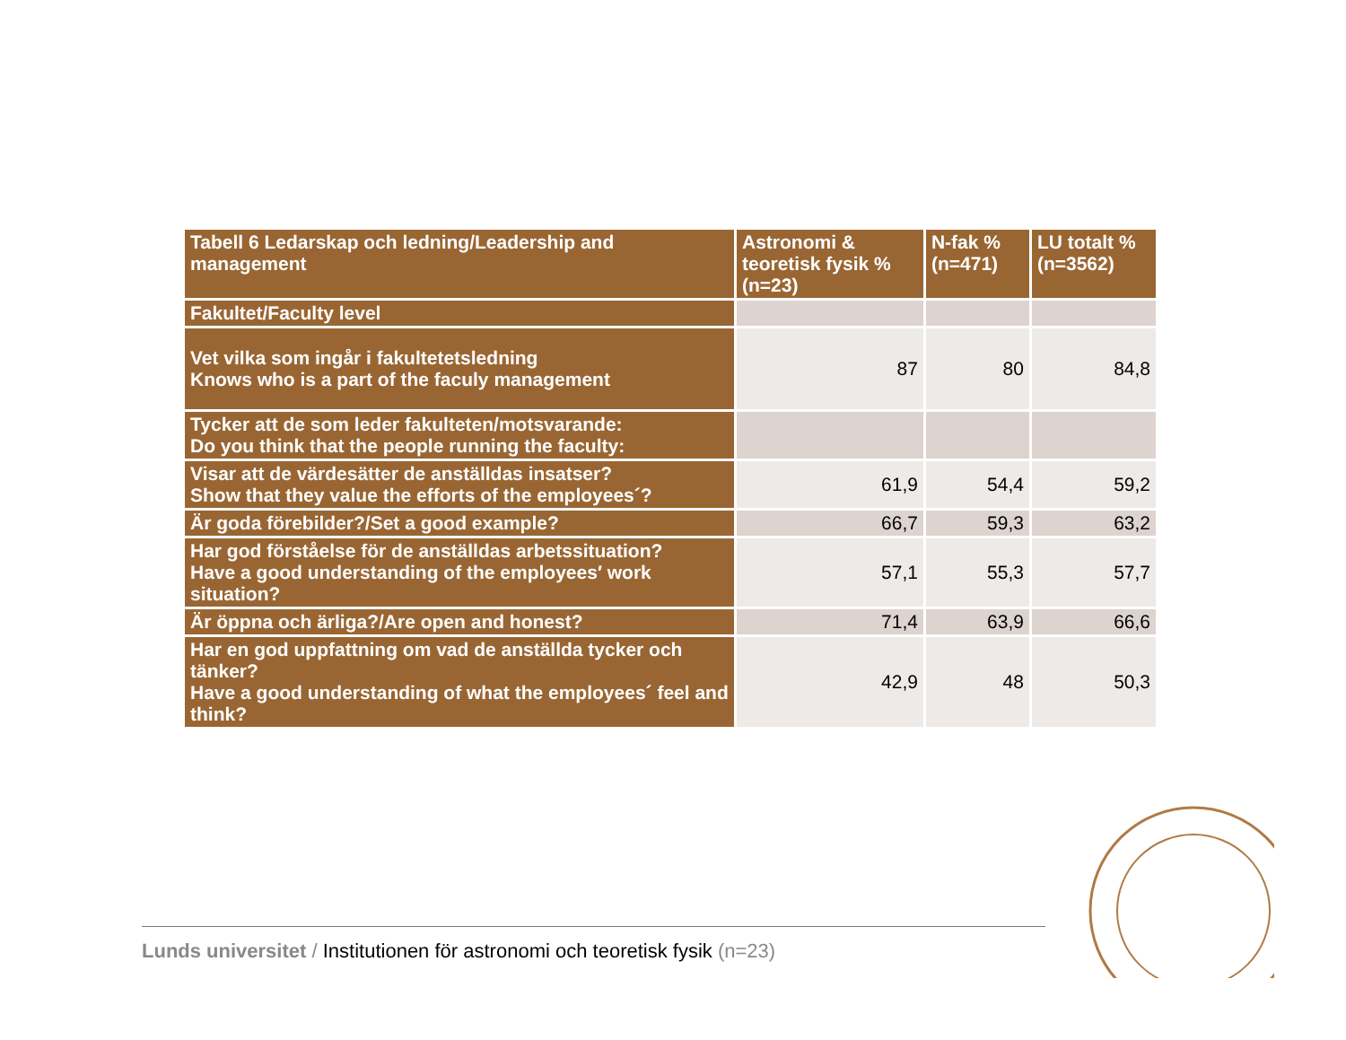| Tabell 6 Ledarskap och ledning/Leadership and management | Astronomi & teoretisk fysik % (n=23) | N-fak % (n=471) | LU totalt % (n=3562) |
| --- | --- | --- | --- |
| Fakultet/Faculty level | | | |
| Vet vilka som ingår i fakultetetsledning Knows who is a part of the faculy management | 87 | 80 | 84,8 |
| Tycker att de som leder fakulteten/motsvarande: Do you think that the people running the faculty: | | | |
| Visar att de värdesätter de anställdas insatser? Show that they value the efforts of the employees´? | 61,9 | 54,4 | 59,2 |
| Är goda förebilder?/Set a good example? | 66,7 | 59,3 | 63,2 |
| Har god förståelse för de anställdas arbetssituation? Have a good understanding of the employees′ work situation? | 57,1 | 55,3 | 57,7 |
| Är öppna och ärliga?/Are open and honest? | 71,4 | 63,9 | 66,6 |
| Har en god uppfattning om vad de anställda tycker och tänker? Have a good understanding of what the employees´ feel and think? | 42,9 | 48 | 50,3 |
Lunds universitet / Institutionen för astronomi och teoretisk fysik (n=23)